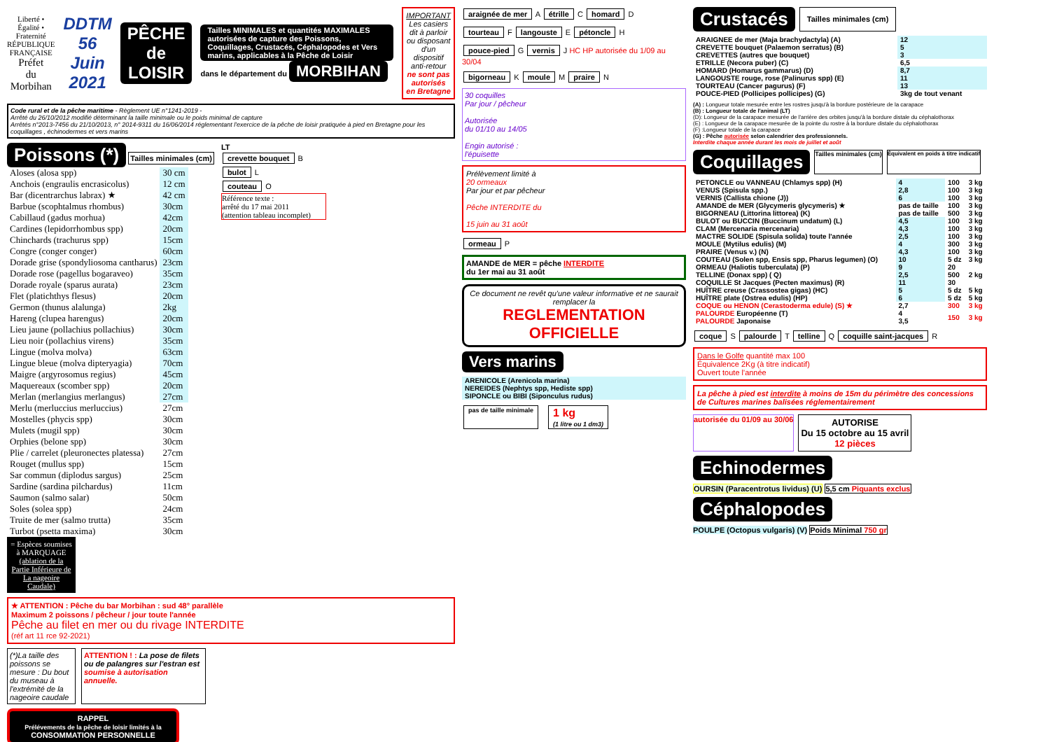Liberté • Égalité • Fraternité
RÉPUBLIQUE FRANÇAISE
Préfet
du Morbihan
DDTM 56
Juin
2021
PÊCHE
de
LOISIR
Tailles MINIMALES et quantités MAXIMALES autorisées de capture des Poissons, Coquillages, Crustacés, Céphalopodes et Vers marins, applicables à la Pêche de Loisir
dans le département du MORBIHAN
IMPORTANT
Les casiers dit à parloir ou disposant d'un dispositif anti-retour
ne sont pas autorisés en Bretagne
Code rural et de la pêche maritime - Règlement UE n°1241-2019 -
Arrêté du 26/10/2012 modifié déterminant la taille minimale ou le poids minimal de capture
Arrêtés n°2013-7456 du 21/10/2013, n° 2014-9311 du 16/06/2014 réglementant l'exercice de la pêche de loisir pratiquée à pied en Bretagne pour les coquillages , échinodermes et vers marins
Poissons (*) Tailles minimales (cm)
| Aloses (alosa spp) | 30 cm |
| Anchois (engraulis encrasicolus) | 12 cm |
| Bar (dicentrarchus labrax) ★ | 42 cm |
| Barbue (scophtalmus rhombus) | 30cm |
| Cabillaud (gadus morhua) | 42cm |
| Cardines (lepidorrhombus spp) | 20cm |
| Chinchards (trachurus spp) | 15cm |
| Congre (conger conger) | 60cm |
| Dorade grise (spondyliosoma cantharus) | 23cm |
| Dorade rose (pagellus bogaraveo) | 35cm |
| Dorade royale (sparus aurata) | 23cm |
| Flet (platichthys flesus) | 20cm |
| Germon (thunus alalunga) | 2kg |
| Hareng (clupea harengus) | 20cm |
| Lieu jaune (pollachius pollachius) | 30cm |
| Lieu noir (pollachius virens) | 35cm |
| Lingue (molva molva) | 63cm |
| Lingue bleue (molva dipteryagia) | 70cm |
| Maigre (argyrosomus regius) | 45cm |
| Maquereaux (scomber spp) | 20cm |
| Merlan (merlangius merlangus) | 27cm |
| Merlu (merluccius merluccius) | 27cm |
| Mostelles (phycis spp) | 30cm |
| Mulets (mugil spp) | 30cm |
| Orphies (belone spp) | 30cm |
| Plie / carrelet (pleuronectes platessa) | 27cm |
| Rouget (mullus spp) | 15cm |
| Sar commun (diplodus sargus) | 25cm |
| Sardine (sardina pilchardus) | 11cm |
| Saumon (salmo salar) | 50cm |
| Soles (solea spp) | 24cm |
| Truite de mer (salmo trutta) | 35cm |
| Turbot (psetta maxima) | 30cm |
= Espèces soumises à MARQUAGE (ablation de la Partie Inférieure de La nageoire Caudale)
LT
crevette bouquet
B
bulot
L
couteau
O
Référence texte :
arrêté du 17 mai 2011
(attention tableau incomplet)
★ ATTENTION : Pêche du bar Morbihan : sud 48° parallèle
Maximum 2 poissons / pêcheur / jour toute l'année
Pêche au filet en mer ou du rivage INTERDITE
(réf art 11 rce 92-2021)
(*)La taille des poissons se mesure : Du bout du museau à l'extrémité de la nageoire caudale
ATTENTION ! : La pose de filets ou de palangres sur l'estran est soumise à autorisation annuelle.
RAPPEL
Prélévements de la pêche de loisir limités à la
CONSOMMATION PERSONNELLE
araignée de mer
A
étrille
C
homard
D
tourteau
F
langouste
E
pétoncle
H
pouce-pied
G
vernis
J HC HP autorisée du 1/09 au 30/04
bigorneau
K
moule
M
praire
N
30 coquilles
Par jour / pêcheur
Autorisée
du 01/10 au 14/05
Engin autorisé :
l'épuisette
Prélèvement limité à
20 ormeaux
Par jour et par pêcheur
Pêche INTERDITE du
15 juin au 31 août
ormeau
P
AMANDE de MER = pêche INTERDITE
du 1er mai au 31 août
Ce document ne revêt qu'une valeur informative et ne saurait remplacer la
REGLEMENTATION OFFICIELLE
Vers marins
| ARENICOLE (Arenicola marina) |
| NEREIDES (Nephtys spp, Hediste spp) |
| SIPONCLE ou BIBI (Siponculus rudus) |
pas de taille minimale
1 kg
(1 litre ou 1 dm3)
Crustacés Tailles minimales (cm)
| ARAIGNEE de mer (Maja brachydactyla) (A) | 12 |
| CREVETTE bouquet (Palaemon serratus) (B) | 5 |
| CREVETTES (autres que bouquet) | 3 |
| ETRILLE (Necora puber) (C) | 6,5 |
| HOMARD (Homarus gammarus) (D) | 8,7 |
| LANGOUSTE rouge, rose (Palinurus spp) (E) | 11 |
| TOURTEAU (Cancer pagurus) (F) | 13 |
| POUCE-PIED (Pollicipes pollicipes) (G) | 3kg de tout venant |
(A) : Longueur totale mesurée entre les rostres jusqu'à la bordure postérieure de la carapace
(B) : Longueur totale de l'animal (LT)
(D): Longueur de la carapace mesurée de l'arrière des orbites jusqu'à la bordure distale du céphalothorax
(E) : Longueur de la carapace mesurée de la pointe du rostre à la bordure distale du céphalothorax
(F) :Longueur totale de la carapace
(G) : Pêche autorisée selon calendrier des professionnels.
Interdite chaque année durant les mois de juillet et août
Coquillages Tailles minimales (cm) Équivalent en poids à titre indicatif
| PETONCLE ou VANNEAU (Chlamys spp) (H) | 4 | 100 | 3 kg |
| VENUS (Spisula spp.) | 2,8 | 100 | 3 kg |
| VERNIS (Callista chione (J)) | 6 | 100 | 3 kg |
| AMANDE de MER (Glycymeris glycymeris) ★ | pas de taille | 100 | 3 kg |
| BIGORNEAU (Littorina littorea) (K) | pas de taille | 500 | 3 kg |
| BULOT ou BUCCIN (Buccinum undatum) (L) | 4,5 | 100 | 3 kg |
| CLAM (Mercenaria mercenaria) | 4,3 | 100 | 3 kg |
| MACTRE SOLIDE (Spisula solida) toute l'année | 2,5 | 100 | 3 kg |
| MOULE (Mytilus edulis) (M) | 4 | 300 | 3 kg |
| PRAIRE (Venus v.) (N) | 4,3 | 100 | 3 kg |
| COUTEAU (Solen spp, Ensis spp, Pharus legumen) (O) | 10 | 5 dz | 3 kg |
| ORMEAU (Haliotis tuberculata) (P) | 9 | 20 | |
| TELLINE (Donax spp) ( Q) | 2,5 | 500 | 2 kg |
| COQUILLE St Jacques (Pecten maximus) (R) | 11 | 30 | |
| HUÎTRE creuse (Crassostea gigas) (HC) | 5 | 5 dz | 5 kg |
| HUÎTRE plate (Ostrea edulis) (HP) | 6 | 5 dz | 5 kg |
| COQUE ou HENON (Cerastoderma edule) (S) ★ | 2,7 | 300 | 3 kg |
| PALOURDE Européenne (T) | 4 | 150 | 3 kg |
| PALOURDE Japonaise | 3,5 | | |
coque
S
palourde
T
telline
Q
coquille saint-jacques
R
Dans le Golfe quantité max 100
Équivalence 2Kg (à titre indicatif)
Ouvert toute l'année
La pêche à pied est interdite à moins de 15m du périmètre des concessions de Cultures marines balisées réglementairement
autorisée du 01/09 au 30/06 AUTORISE
Du 15 octobre au 15 avril
12 pièces
Echinodermes
OURSIN (Paracentrotus lividus) (U) 5,5 cm Piquants exclus
Céphalopodes
POULPE (Octopus vulgaris) (V) Poids Minimal 750 gr